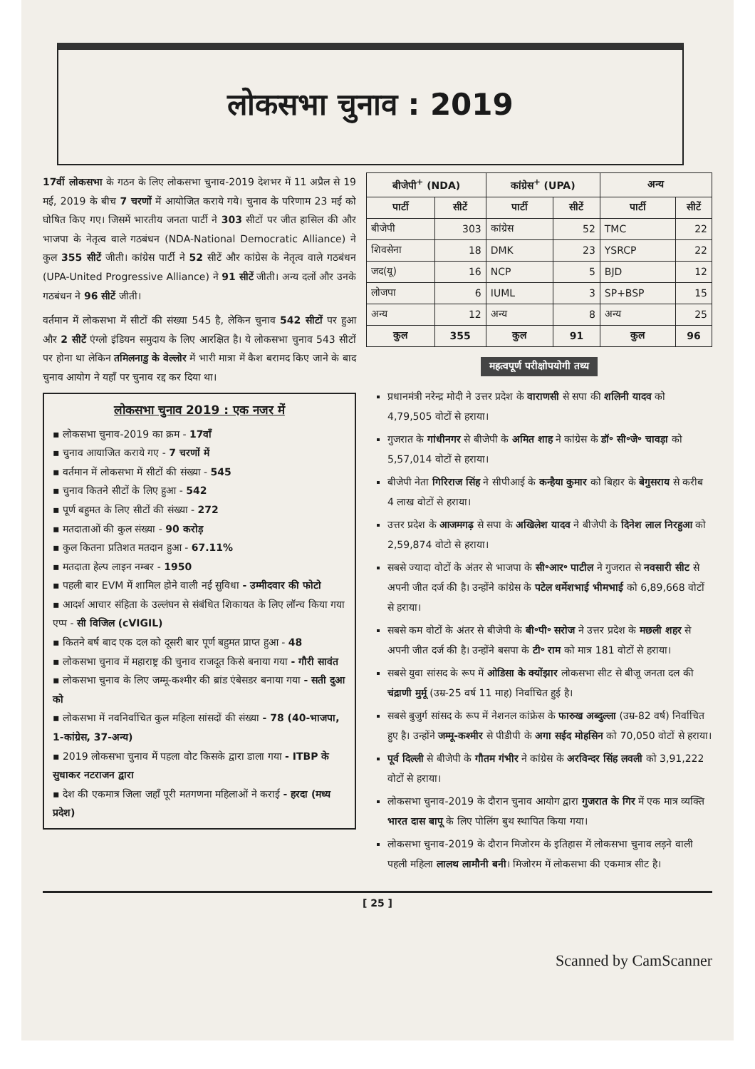लोकसभा चुनाव : 2019
17वीं लोकसभा के गठन के लिए लोकसभा चुनाव-2019 देशभर में 11 अप्रैल से 19 मई, 2019 के बीच 7 चरणों में आयोजित कराये गये। चुनाव के परिणाम 23 मई को घोषित किए गए। जिसमें भारतीय जनता पार्टी ने 303 सीटों पर जीत हासिल की और भाजपा के नेतृत्व वाले गठबंधन (NDA-National Democratic Alliance) ने कुल 355 सीटें जीती। कांग्रेस पार्टी ने 52 सीटें और कांग्रेस के नेतृत्व वाले गठबंधन (UPA-United Progressive Alliance) ने 91 सीटें जीती। अन्य दलों और उनके गठबंधन ने 96 सीटें जीती।
वर्तमान में लोकसभा में सीटों की संख्या 545 है, लेकिन चुनाव 542 सीटों पर हुआ और 2 सीटें एंग्लो इंडियन समुदाय के लिए आरक्षित है। ये लोकसभा चुनाव 543 सीटों पर होना था लेकिन तमिलनाडु के वेल्लोर में भारी मात्रा में कैश बरामद किए जाने के बाद चुनाव आयोग ने यहाँ पर चुनाव रद्द कर दिया था।
लोकसभा चुनाव 2019 : एक नजर में
▪ लोकसभा चुनाव-2019 का क्रम - 17वाँ
▪ चुनाव आयाजित कराये गए - 7 चरणों में
▪ वर्तमान में लोकसभा में सीटों की संख्या - 545
▪ चुनाव कितने सीटों के लिए हुआ - 542
▪ पूर्ण बहुमत के लिए सीटों की संख्या - 272
▪ मतदाताओं की कुल संख्या - 90 करोड़
▪ कुल कितना प्रतिशत मतदान हुआ - 67.11%
▪ मतदाता हेल्प लाइन नम्बर - 1950
▪ पहली बार EVM में शामिल होने वाली नई सुविधा - उम्मीदवार की फोटो
▪ आदर्श आचार संहिता के उल्लंघन से संबंधित शिकायत के लिए लॉन्च किया गया एप्प - सी विजिल (cVIGIL)
▪ कितने बर्ष बाद एक दल को दूसरी बार पूर्ण बहुमत प्राप्त हुआ - 48
▪ लोकसभा चुनाव में महाराष्ट्र की चुनाव राजदूत किसे बनाया गया - गौरी सावंत
▪ लोकसभा चुनाव के लिए जम्मू-कश्मीर की ब्रांड एंबेसडर बनाया गया - सती दुआ को
▪ लोकसभा में नवनिर्वाचित कुल महिला सांसदों की संख्या - 78 (40-भाजपा, 1-कांग्रेस, 37-अन्य)
▪ 2019 लोकसभा चुनाव में पहला वोट किसके द्वारा डाला गया - ITBP के सुधाकर नटराजन द्वारा
▪ देश की एकमात्र जिला जहाँ पूरी मतगणना महिलाओं ने कराई - हरदा (मध्य प्रदेश)
| बीजेपी<sup>+</sup> (NDA) | | कांग्रेस<sup>+</sup> (UPA) | | अन्य | |
| --- | --- | --- | --- | --- | --- |
| पार्टी | सीटें | पार्टी | सीटें | पार्टी | सीटें |
| बीजेपी | 303 | कांग्रेस | 52 | TMC | 22 |
| शिवसेना | 18 | DMK | 23 | YSRCP | 22 |
| जद(यू) | 16 | NCP | 5 | BJD | 12 |
| लोजपा | 6 | IUML | 3 | SP+BSP | 15 |
| अन्य | 12 | अन्य | 8 | अन्य | 25 |
| कुल | 355 | कुल | 91 | कुल | 96 |
महत्वपूर्ण परीक्षोपयोगी तथ्य
प्रधानमंत्री नरेन्द्र मोदी ने उत्तर प्रदेश के वाराणसी से सपा की शलिनी यादव को 4,79,505 वोटों से हराया।
गुजरात के गांधीनगर से बीजेपी के अमित शाह ने कांग्रेस के डॉ॰ सी॰जे॰ चावड़ा को 5,57,014 वोटों से हराया।
बीजेपी नेता गिरिराज सिंह ने सीपीआई के कन्हैया कुमार को बिहार के बेगुसराय से करीब 4 लाख वोटों से हराया।
उत्तर प्रदेश के आजमगढ़ से सपा के अखिलेश यादव ने बीजेपी के दिनेश लाल निरहुआ को 2,59,874 वोटो से हराया।
सबसे ज्यादा वोटों के अंतर से भाजपा के सी॰आर॰ पाटील ने गुजरात से नवसारी सीट से अपनी जीत दर्ज की है। उन्होंने कांग्रेस के पटेल धर्मेशभाई भीमभाई को 6,89,668 वोटों से हराया।
सबसे कम वोटों के अंतर से बीजेपी के बी॰पी॰ सरोज ने उत्तर प्रदेश के मछली शहर से अपनी जीत दर्ज की है। उन्होंने बसपा के टी॰ राम को मात्र 181 वोटों से हराया।
सबसे युवा सांसद के रूप में ओडिसा के क्योंझार लोकसभा सीट से बीजू जनता दल की चंद्राणी मुर्मू (उम्र-25 वर्ष 11 माह) निर्वाचित हुई है।
सबसे बुजुर्ग सांसद के रूप में नेशनल कांफ्रेस के फारुख अब्दुल्ला (उम्र-82 वर्ष) निर्वाचित हुए है। उन्होंने जम्मू-कश्मीर से पीडीपी के अगा सईद मोहसिन को 70,050 वोटों से हराया।
पूर्व दिल्ली से बीजेपी के गौतम गंभीर ने कांग्रेस के अरविन्दर सिंह लवली को 3,91,222 वोटों से हराया।
लोकसभा चुनाव-2019 के दौरान चुनाव आयोग द्वारा गुजरात के गिर में एक मात्र व्यक्ति भारत दास बापू के लिए पोलिंग बुथ स्थापित किया गया।
लोकसभा चुनाव-2019 के दौरान मिजोरम के इतिहास में लोकसभा चुनाव लड़ने वाली पहली महिला लालथ लामौनी बनी। मिजोरम में लोकसभा की एकमात्र सीट है।
[ 25 ]
Scanned by CamScanner